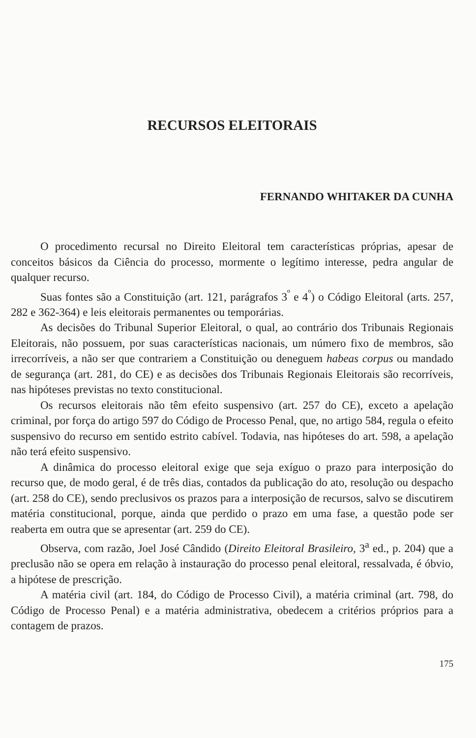RECURSOS ELEITORAIS
FERNANDO WHITAKER DA CUNHA
O procedimento recursal no Direito Eleitoral tem características próprias, apesar de conceitos básicos da Ciência do processo, mormente o legítimo interesse, pedra angular de qualquer recurso.
Suas fontes são a Constituição (art. 121, parágrafos 3<sup>º</sup> e 4<sup>º</sup>) o Código Eleitoral (arts. 257, 282 e 362-364) e leis eleitorais permanentes ou temporárias.
As decisões do Tribunal Superior Eleitoral, o qual, ao contrário dos Tribunais Regionais Eleitorais, não possuem, por suas características nacionais, um número fixo de membros, são irrecorríveis, a não ser que contrariem a Constituição ou deneguem habeas corpus ou mandado de segurança (art. 281, do CE) e as decisões dos Tribunais Regionais Eleitorais são recorríveis, nas hipóteses previstas no texto constitucional.
Os recursos eleitorais não têm efeito suspensivo (art. 257 do CE), exceto a apelação criminal, por força do artigo 597 do Código de Processo Penal, que, no artigo 584, regula o efeito suspensivo do recurso em sentido estrito cabível. Todavia, nas hipóteses do art. 598, a apelação não terá efeito suspensivo.
A dinâmica do processo eleitoral exige que seja exíguo o prazo para interposição do recurso que, de modo geral, é de três dias, contados da publicação do ato, resolução ou despacho (art. 258 do CE), sendo preclusivos os prazos para a interposição de recursos, salvo se discutirem matéria constitucional, porque, ainda que perdido o prazo em uma fase, a questão pode ser reaberta em outra que se apresentar (art. 259 do CE).
Observa, com razão, Joel José Cândido (Direito Eleitoral Brasileiro, 3<sup>a</sup> ed., p. 204) que a preclusão não se opera em relação à instauração do processo penal eleitoral, ressalvada, é óbvio, a hipótese de prescrição.
A matéria civil (art. 184, do Código de Processo Civil), a matéria criminal (art. 798, do Código de Processo Penal) e a matéria administrativa, obedecem a critérios próprios para a contagem de prazos.
175